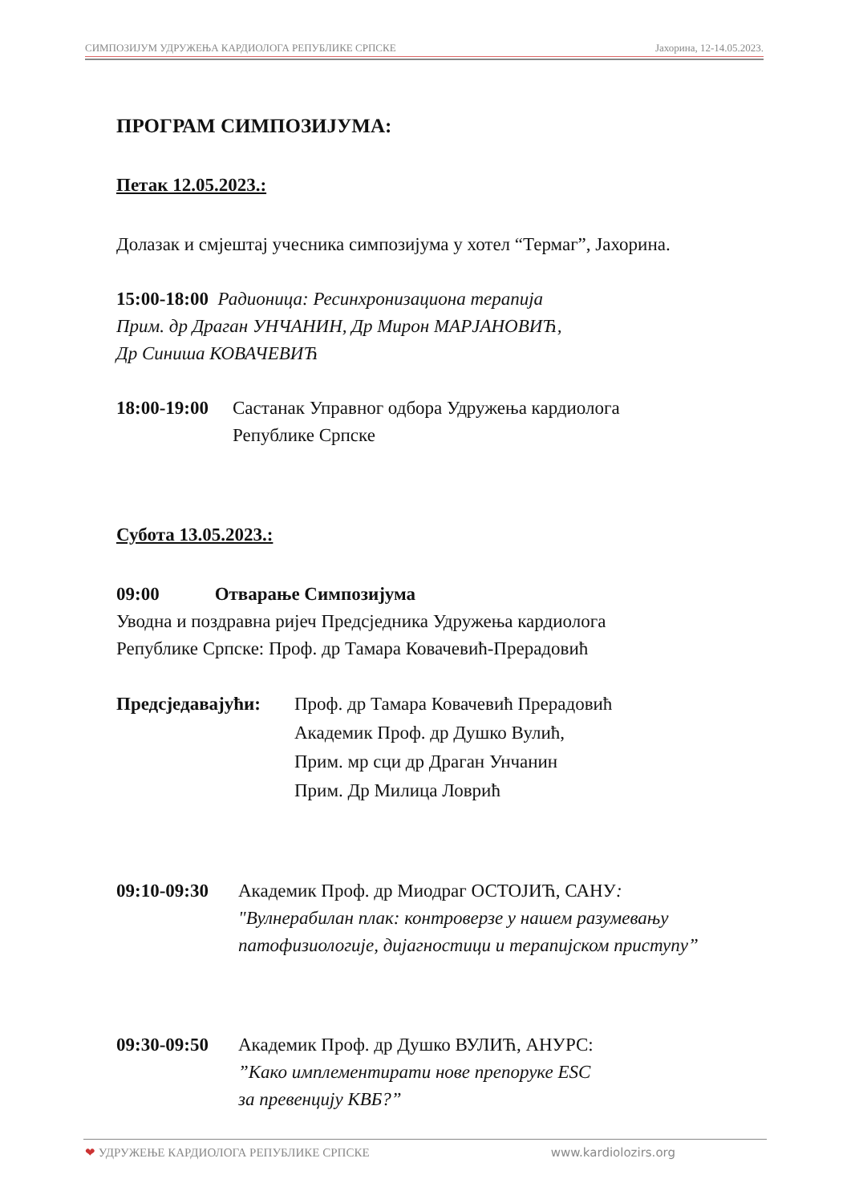СИМПОЗИЈУМ УДРУЖЕЊА КАРДИОЛОГА РЕПУБЛИКЕ СРПСКЕ Јахорина, 12-14.05.2023.
ПРОГРАМ СИМПОЗИЈУМА:
Петак 12.05.2023.:
Долазак и смјештај учесника симпозијума у хотел “Термаг”, Јахорина.
15:00-18:00 Радионица: Ресинхронизациона терапија
Прим. др Драган УНЧАНИН, Др Мирон МАРЈАНОВИЋ,
Др Синиша КОВАЧЕВИЋ
18:00-19:00 Састанак Управног одбора Удружења кардиолога
Републике Српске
Субота 13.05.2023.:
09:00 Отварање Симпозијума
Уводна и поздравна ријеч Предсједника Удружења кардиолога
Републике Српске: Проф. др Тамара Ковачевић-Прерадовић
Предсједавајући: Проф. др Тамара Ковачевић Прерадовић
Академик Проф. др Душко Вулић,
Прим. мр сци др Драган Унчанин
Прим. Др Милица Ловрић
09:10-09:30 Академик Проф. др Миодраг ОСТОЈИЋ, САНУ:
"Вулнерабилан плак: контроверзе у нашем разумевању
патофизиологије, дијагностици и терапијском приступу”
09:30-09:50 Академик Проф. др Душко ВУЛИЋ, АНУРС:
”Како имплементирати нове препоруке ESC
за превенцију КВБ?”
❤ УДРУЖЕЊЕ КАРДИОЛОГА РЕПУБЛИКЕ СРПСКЕ www.kardiolozirs.org